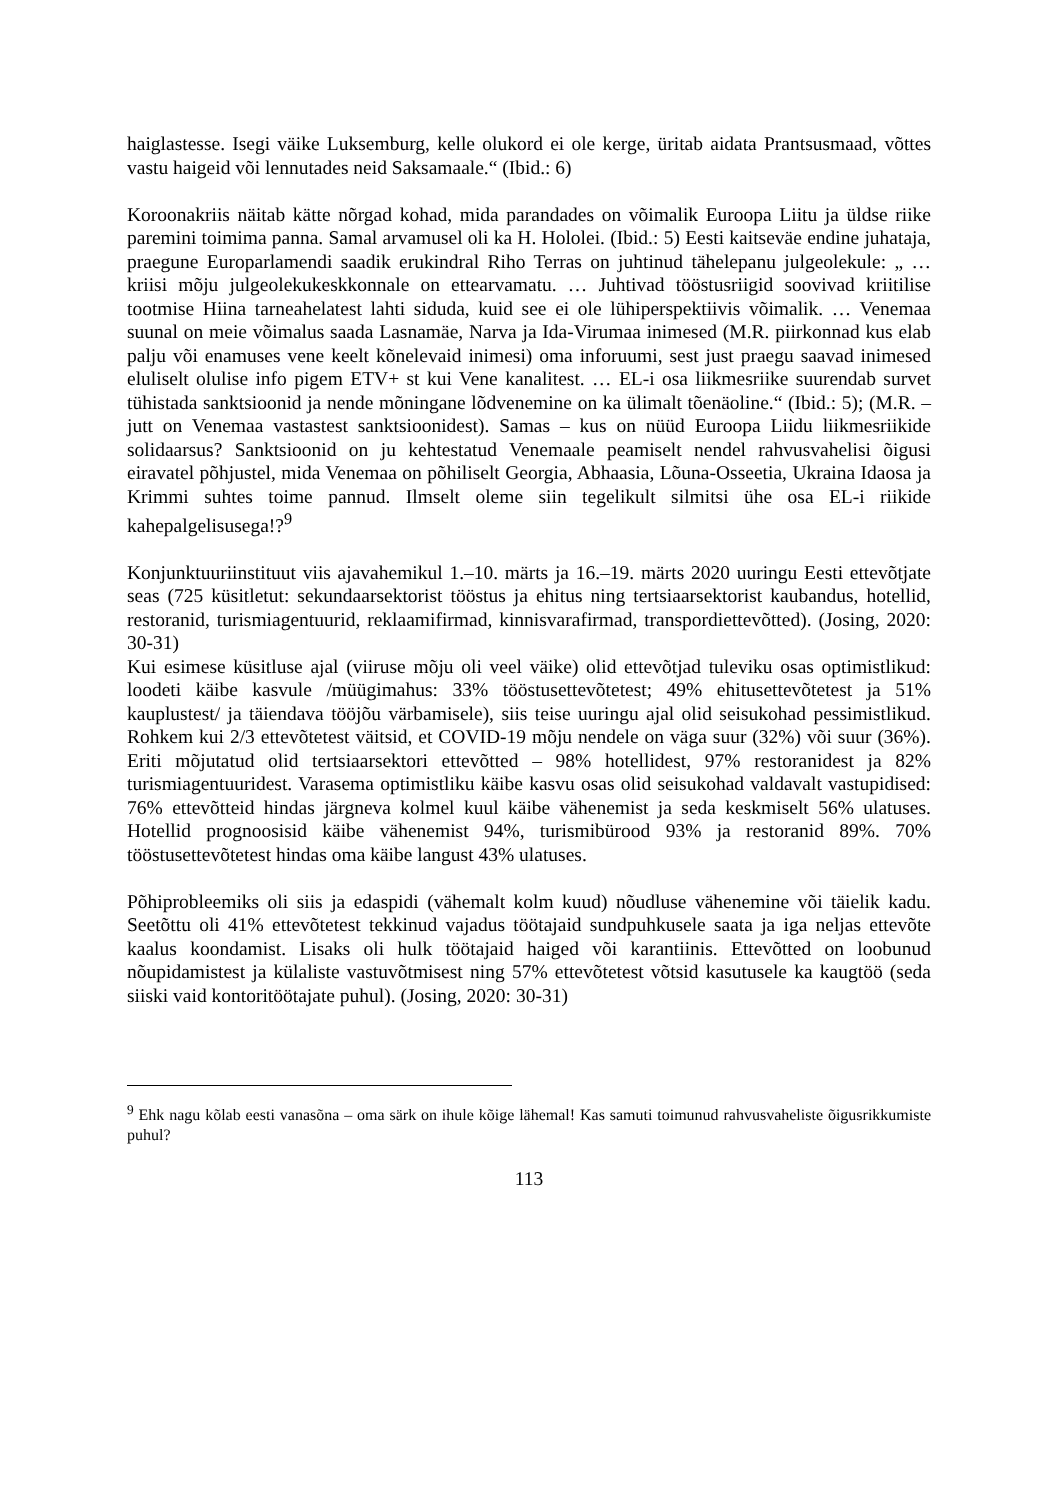haiglastesse. Isegi väike Luksemburg, kelle olukord ei ole kerge, üritab aidata Prantsusmaad, võttes vastu haigeid või lennutades neid Saksamaale.“ (Ibid.: 6)
Koroonakriis näitab kätte nõrgad kohad, mida parandades on võimalik Euroopa Liitu ja üldse riike paremini toimima panna. Samal arvamusel oli ka H. Hololei. (Ibid.: 5) Eesti kaitseväe endine juhataja, praegune Europarlamendi saadik erukindral Riho Terras on juhtinud tähelepanu julgeolekule: „ … kriisi mõju julgeolekukeskkonnale on ettearvamatu. … Juhtivad tööstusriigid soovivad kriitilise tootmise Hiina tarneahelatest lahti siduda, kuid see ei ole lühiperspektiivis võimalik. … Venemaa suunal on meie võimalus saada Lasnamäe, Narva ja Ida-Virumaa inimesed (M.R. piirkonnad kus elab palju või enamuses vene keelt kõnelevaid inimesi) oma inforuumi, sest just praegu saavad inimesed eluliselt olulise info pigem ETV+ st kui Vene kanalitest. … EL-i osa liikmesriike suurendab survet tühistada sanktsioonid ja nende mõningane lõdvenemine on ka ülimalt tõenäoline.“ (Ibid.: 5); (M.R. – jutt on Venemaa vastastest sanktsioonidest). Samas – kus on nüüd Euroopa Liidu liikmesriikide solidaarsus? Sanktsioonid on ju kehtestatud Venemaale peamiselt nendel rahvusvahelisi õigusi eiravatel põhjustel, mida Venemaa on põhiliselt Georgia, Abhaasia, Lõuna-Osseetia, Ukraina Idaosa ja Krimmi suhtes toime pannud. Ilmselt oleme siin tegelikult silmitsi ühe osa EL-i riikide kahepalgelisusega!?<sup>9</sup>
Konjunktuuriinstituut viis ajavahemikul 1.–10. märts ja 16.–19. märts 2020 uuringu Eesti ettevõtjate seas (725 küsitletut: sekundaarsektorist tööstus ja ehitus ning tertsiaarsektorist kaubandus, hotellid, restoranid, turismiagentuurid, reklaamifirmad, kinnisvarafirmad, transpordiettevõtted). (Josing, 2020: 30-31)
Kui esimese küsitluse ajal (viiruse mõju oli veel väike) olid ettevõtjad tuleviku osas optimistlikud: loodeti käibe kasvule /müügimahus: 33% tööstusettevõtetest; 49% ehitusettevõtetest ja 51% kauplustest/ ja täiendava tööjõu värbamisele), siis teise uuringu ajal olid seisukohad pessimistlikud. Rohkem kui 2/3 ettevõtetest väitsid, et COVID-19 mõju nendele on väga suur (32%) või suur (36%). Eriti mõjutatud olid tertsiaarsektori ettevõtted – 98% hotellidest, 97% restoranidest ja 82% turismiagentuuridest. Varasema optimistliku käibe kasvu osas olid seisukohad valdavalt vastupidised: 76% ettevõtteid hindas järgneva kolmel kuul käibe vähenemist ja seda keskmiselt 56% ulatuses. Hotellid prognoosisid käibe vähenemist 94%, turismibürood 93% ja restoranid 89%. 70% tööstusettevõtetest hindas oma käibe langust 43% ulatuses.
Põhiprobleemiks oli siis ja edaspidi (vähemalt kolm kuud) nõudluse vähenemine või täielik kadu. Seetõttu oli 41% ettevõtetest tekkinud vajadus töötajaid sundpuhkusele saata ja iga neljas ettevõte kaalus koondamist. Lisaks oli hulk töötajaid haiged või karantiinis. Ettevõtted on loobunud nõupidamistest ja külaliste vastuvõtmisest ning 57% ettevõtetest võtsid kasutusele ka kaugtöö (seda siiski vaid kontoritöötajate puhul). (Josing, 2020: 30-31)
<sup>9</sup> Ehk nagu kõlab eesti vanasõna – oma särk on ihule kõige lähemal! Kas samuti toimunud rahvusvaheliste õigusrikkumiste puhul?
113